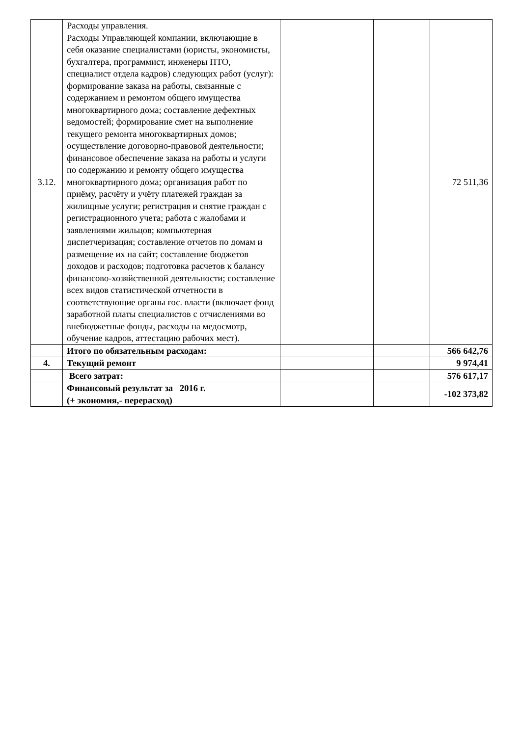| 3.12. | Расходы управления. Расходы Управляющей компании, включающие в себя оказание специалистами (юристы, экономисты, бухгалтера, программист, инженеры ПТО, специалист отдела кадров) следующих работ (услуг): формирование заказа на работы, связанные с содержанием и ремонтом общего имущества многоквартирного дома; составление дефектных ведомостей; формирование смет на выполнение текущего ремонта многоквартирных домов; осуществление договорно-правовой деятельности; финансовое обеспечение заказа на работы и услуги по содержанию и ремонту общего имущества многоквартирного дома; организация работ по приёму, расчёту и учёту платежей граждан за жилищные услуги; регистрация и снятие граждан с регистрационного учета; работа с жалобами и заявлениями жильцов; компьютерная диспетчеризация; составление отчетов по домам и размещение их на сайт; составление бюджетов доходов и расходов; подготовка расчетов к балансу финансово-хозяйственной деятельности; составление всех видов статистической отчетности в соответствующие органы гос. власти (включает фонд заработной платы специалистов с отчислениями во внебюджетные фонды, расходы на медосмотр, обучение кадров, аттестацию рабочих мест). | | | 72 511,36 |
| | Итого по обязательным расходам: | | | 566 642,76 |
| 4. | Текущий ремонт | | | 9 974,41 |
| | Всего затрат: | | | 576 617,17 |
| | Финансовый результат за 2016 г. (+ экономия,- перерасход) | | | -102 373,82 |